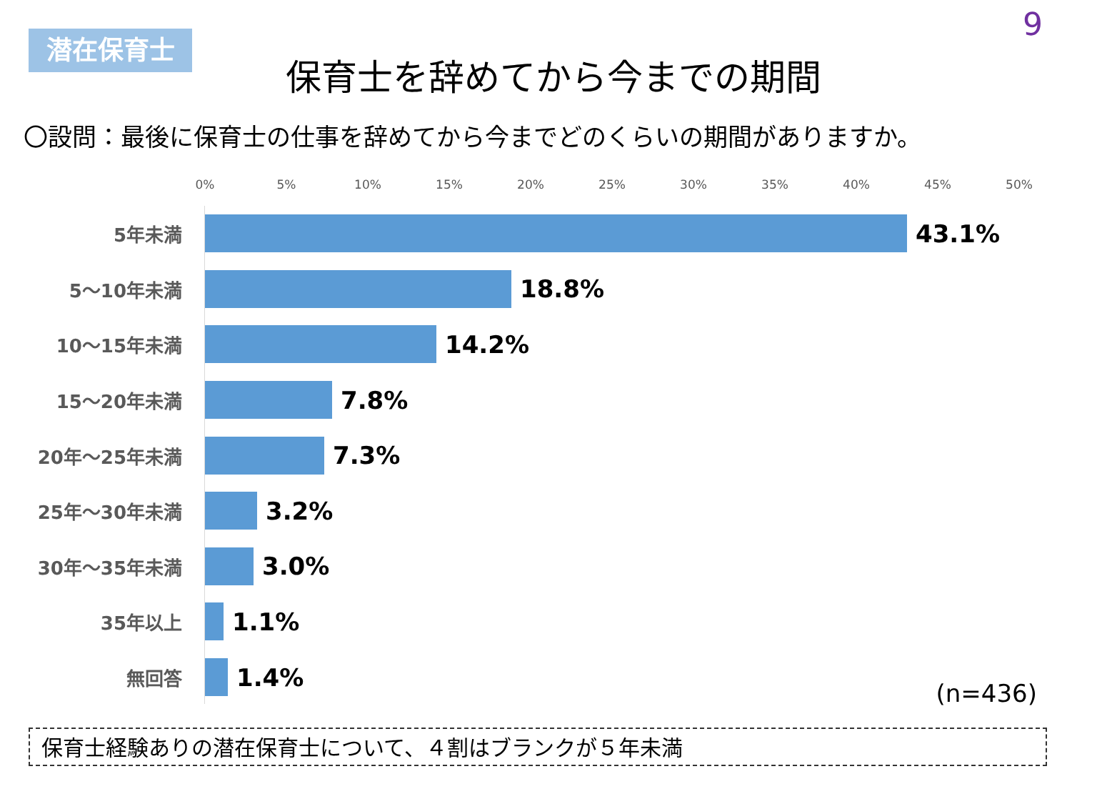潜在保育士
9
保育士を辞めてから今までの期間
〇設問：最後に保育士の仕事を辞めてから今までどのくらいの期間がありますか。
0% 5% 10% 15% 20% 25% 30% 35% 40% 45% 50%
5年未満
43.1%
5～10年未満
18.8%
10～15年未満
14.2%
15～20年未満
7.8%
20年～25年未満
7.3%
25年～30年未満
3.2%
30年～35年未満
3.0%
35年以上
1.1%
無回答
1.4%
(n=436)
保育士経験ありの潜在保育士について、４割はブランクが５年未満